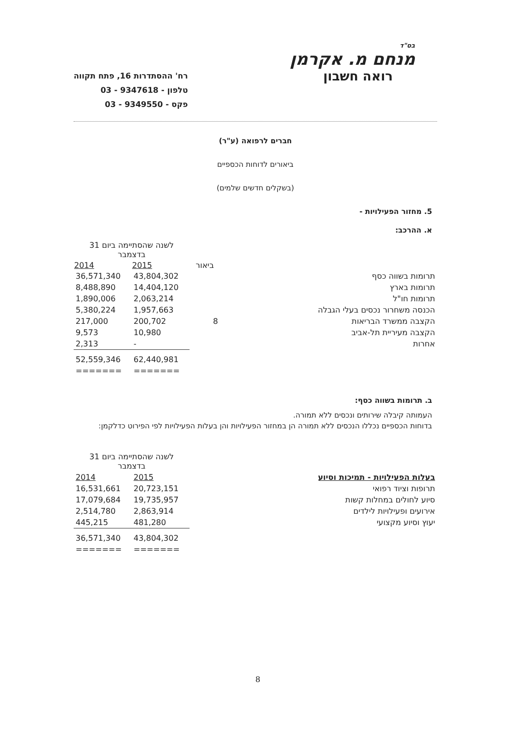בס"ד
מנחם מ. אקרמן
רואה חשבון
רח' ההסתדרות 16, פתח תקווה
טלפון - 9347618 - 03
פקס - 9349550 - 03
חברים לרפואה (ע"ר)
ביאורים לדוחות הכספיים
(בשקלים חדשים שלמים)
5. מחזור הפעילויות -
א. ההרכב:
| | | לשנה שהסתיימה ביום 31 בדצמבר | |
| | ביאור | 2015 | 2014 |
| תרומות בשווה כסף | | 43,804,302 | 36,571,340 |
| תרומות בארץ | | 14,404,120 | 8,488,890 |
| תרומות חו"ל | | 2,063,214 | 1,890,006 |
| הכנסה משחרור נכסים בעלי הגבלה | | 1,957,663 | 5,380,224 |
| הקצבה ממשרד הבריאות | 8 | 200,702 | 217,000 |
| הקצבה מעיריית תל-אביב | | 10,980 | 9,573 |
| אחרות | | - | 2,313 |
| | | 62,440,981 | 52,559,346 |
| | | ======= | ======= |
ב. תרומות בשווה כסף:
העמותה קיבלה שירותים ונכסים ללא תמורה.
בדוחות הכספיים נכללו הנכסים ללא תמורה הן במחזור הפעילויות והן בעלות הפעילויות לפי הפירוט כדלקמן:
| | לשנה שהסתיימה ביום 31 בדצמבר | |
| בעלות הפעילויות - תמיכות וסיוע | 2015 | 2014 |
| תרופות וציוד רפואי | 20,723,151 | 16,531,661 |
| סיוע לחולים במחלות קשות | 19,735,957 | 17,079,684 |
| אירועים ופעילויות לילדים | 2,863,914 | 2,514,780 |
| יעוץ וסיוע מקצועי | 481,280 | 445,215 |
| | 43,804,302 | 36,571,340 |
| | ======= | ======= |
8